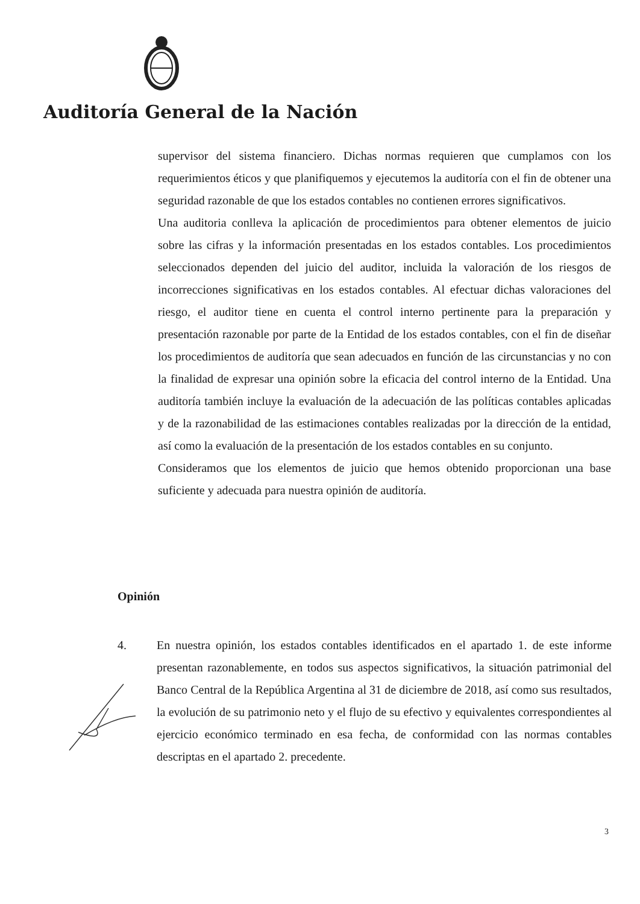Auditoría General de la Nación
supervisor del sistema financiero. Dichas normas requieren que cumplamos con los requerimientos éticos y que planifiquemos y ejecutemos la auditoría con el fin de obtener una seguridad razonable de que los estados contables no contienen errores significativos.
Una auditoria conlleva la aplicación de procedimientos para obtener elementos de juicio sobre las cifras y la información presentadas en los estados contables. Los procedimientos seleccionados dependen del juicio del auditor, incluida la valoración de los riesgos de incorrecciones significativas en los estados contables. Al efectuar dichas valoraciones del riesgo, el auditor tiene en cuenta el control interno pertinente para la preparación y presentación razonable por parte de la Entidad de los estados contables, con el fin de diseñar los procedimientos de auditoría que sean adecuados en función de las circunstancias y no con la finalidad de expresar una opinión sobre la eficacia del control interno de la Entidad. Una auditoría también incluye la evaluación de la adecuación de las políticas contables aplicadas y de la razonabilidad de las estimaciones contables realizadas por la dirección de la entidad, así como la evaluación de la presentación de los estados contables en su conjunto.
Consideramos que los elementos de juicio que hemos obtenido proporcionan una base suficiente y adecuada para nuestra opinión de auditoría.
Opinión
4. En nuestra opinión, los estados contables identificados en el apartado 1. de este informe presentan razonablemente, en todos sus aspectos significativos, la situación patrimonial del Banco Central de la República Argentina al 31 de diciembre de 2018, así como sus resultados, la evolución de su patrimonio neto y el flujo de su efectivo y equivalentes correspondientes al ejercicio económico terminado en esa fecha, de conformidad con las normas contables descriptas en el apartado 2. precedente.
3